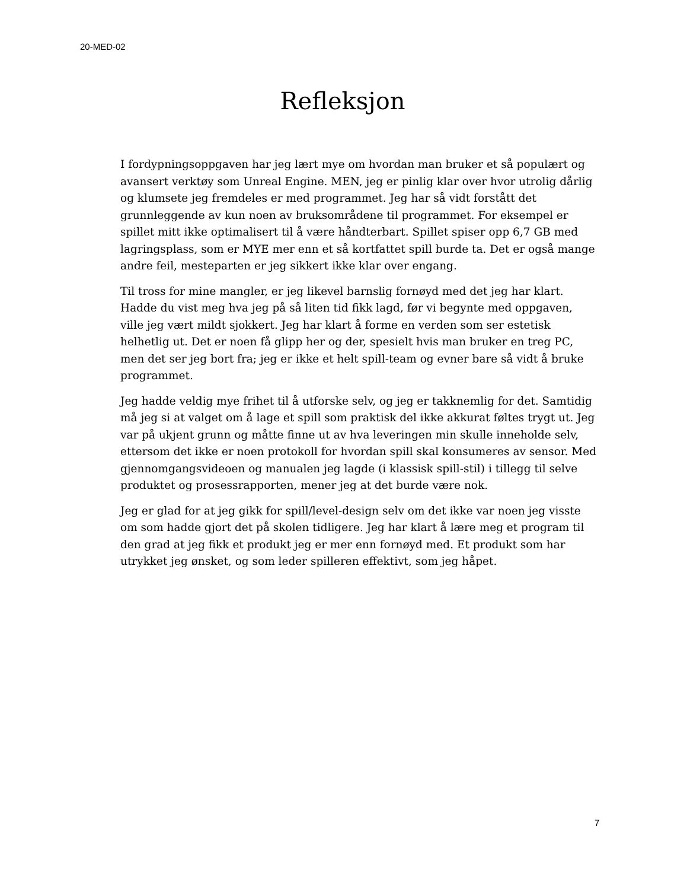20-MED-02
Refleksjon
I fordypningsoppgaven har jeg lært mye om hvordan man bruker et så populært og avansert verktøy som Unreal Engine. MEN, jeg er pinlig klar over hvor utrolig dårlig og klumsete jeg fremdeles er med programmet. Jeg har så vidt forstått det grunnleggende av kun noen av bruksområdene til programmet. For eksempel er spillet mitt ikke optimalisert til å være håndterbart. Spillet spiser opp 6,7 GB med lagringsplass, som er MYE mer enn et så kortfattet spill burde ta. Det er også mange andre feil, mesteparten er jeg sikkert ikke klar over engang.
Til tross for mine mangler, er jeg likevel barnslig fornøyd med det jeg har klart. Hadde du vist meg hva jeg på så liten tid fikk lagd, før vi begynte med oppgaven, ville jeg vært mildt sjokkert. Jeg har klart å forme en verden som ser estetisk helhetlig ut. Det er noen få glipp her og der, spesielt hvis man bruker en treg PC, men det ser jeg bort fra; jeg er ikke et helt spill-team og evner bare så vidt å bruke programmet.
Jeg hadde veldig mye frihet til å utforske selv, og jeg er takknemlig for det. Samtidig må jeg si at valget om å lage et spill som praktisk del ikke akkurat føltes trygt ut. Jeg var på ukjent grunn og måtte finne ut av hva leveringen min skulle inneholde selv, ettersom det ikke er noen protokoll for hvordan spill skal konsumeres av sensor. Med gjennomgangsvideoen og manualen jeg lagde (i klassisk spill-stil) i tillegg til selve produktet og prosessrapporten, mener jeg at det burde være nok.
Jeg er glad for at jeg gikk for spill/level-design selv om det ikke var noen jeg visste om som hadde gjort det på skolen tidligere. Jeg har klart å lære meg et program til den grad at jeg fikk et produkt jeg er mer enn fornøyd med. Et produkt som har utrykket jeg ønsket, og som leder spilleren effektivt, som jeg håpet.
7